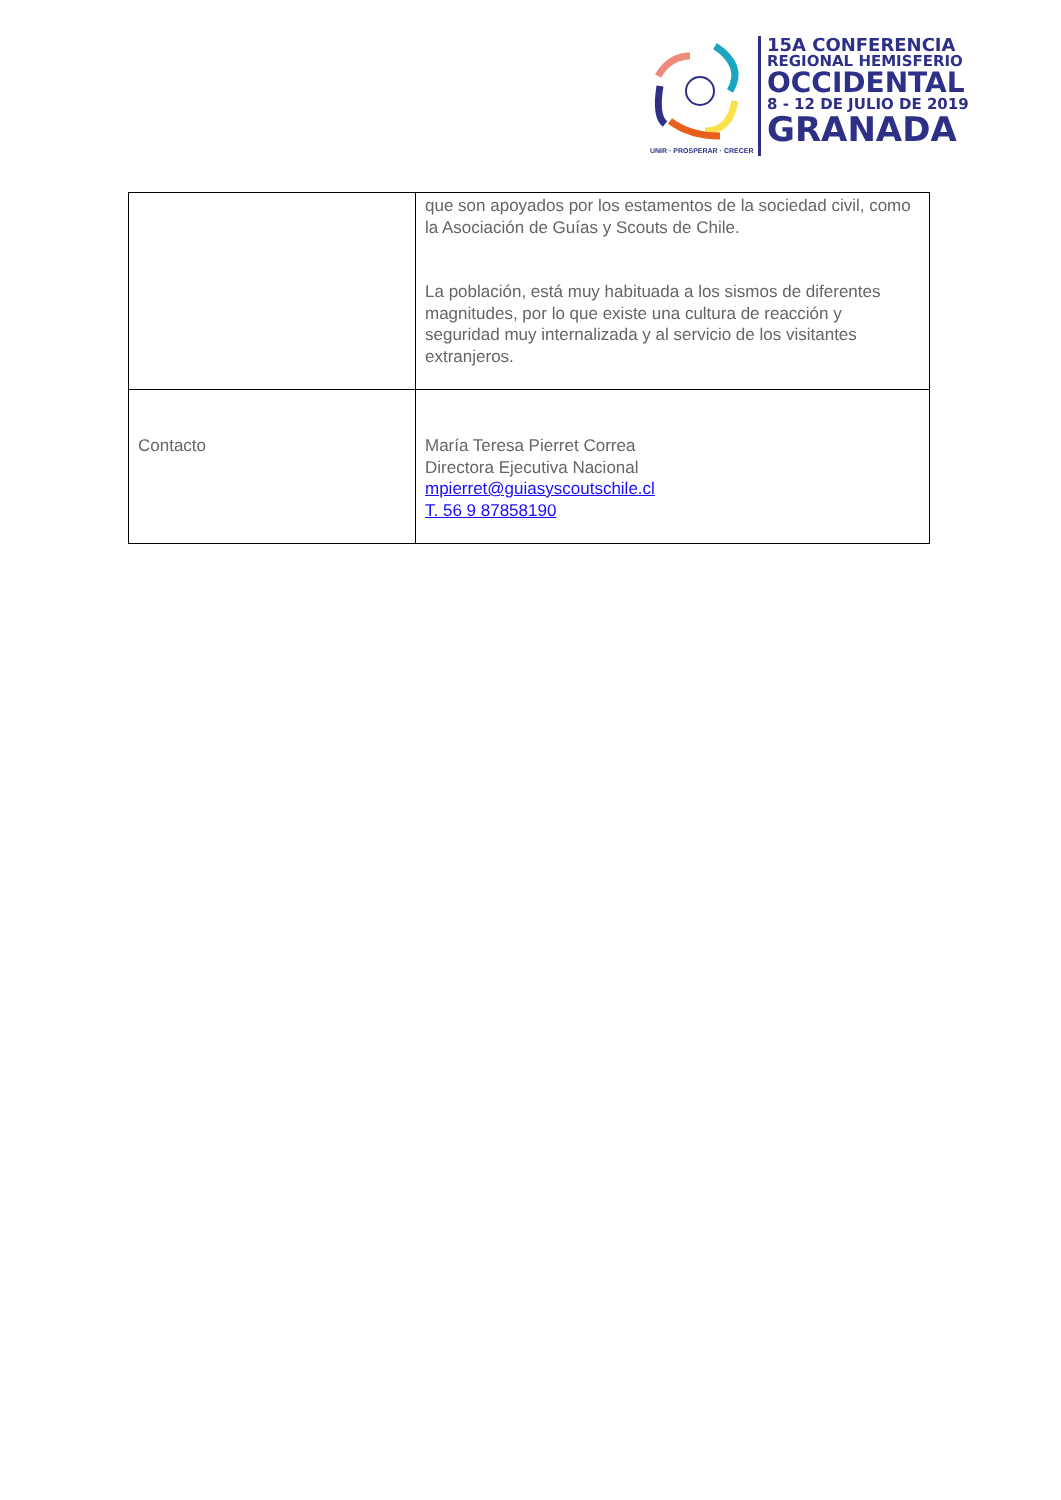UNIR · PROSPERAR · CRECER
15A CONFERENCIA
REGIONAL HEMISFERIO
OCCIDENTAL
8 - 12 DE JULIO DE 2019
GRANADA
| | que son apoyados por los estamentos de la sociedad civil, como la Asociación de Guías y Scouts de Chile. La población, está muy habituada a los sismos de diferentes magnitudes, por lo que existe una cultura de reacción y seguridad muy internalizada y al servicio de los visitantes extranjeros. |
| Contacto | María Teresa Pierret Correa Directora Ejecutiva Nacional mpierret@guiasyscoutschile.cl T. 56 9 87858190 |